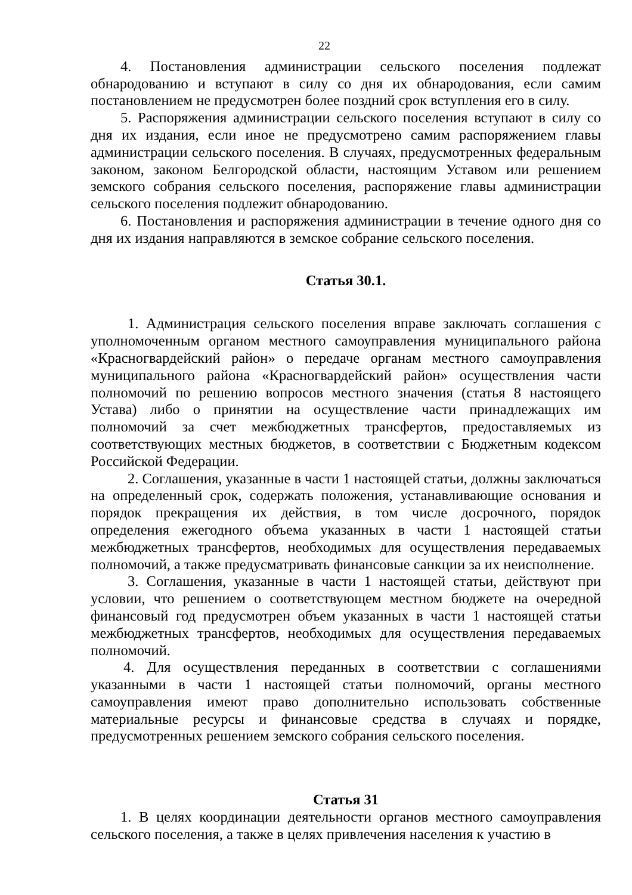22
4. Постановления администрации сельского поселения подлежат обнародованию и вступают в силу со дня их обнародования, если самим постановлением не предусмотрен более поздний срок вступления его в силу.
5. Распоряжения администрации сельского поселения вступают в силу со дня их издания, если иное не предусмотрено самим распоряжением главы администрации сельского поселения. В случаях, предусмотренных федеральным законом, законом Белгородской области, настоящим Уставом или решением земского собрания сельского поселения, распоряжение главы администрации сельского поселения подлежит обнародованию.
6. Постановления и распоряжения администрации в течение одного дня со дня их издания направляются в земское собрание сельского поселения.
Статья 30.1.
1. Администрация сельского поселения вправе заключать соглашения с уполномоченным органом местного самоуправления муниципального района «Красногвардейский район» о передаче органам местного самоуправления муниципального района «Красногвардейский район» осуществления части полномочий по решению вопросов местного значения (статья 8 настоящего Устава) либо о принятии на осуществление части принадлежащих им полномочий за счет межбюджетных трансфертов, предоставляемых из соответствующих местных бюджетов, в соответствии с Бюджетным кодексом Российской Федерации.
2. Соглашения, указанные в части 1 настоящей статьи, должны заключаться на определенный срок, содержать положения, устанавливающие основания и порядок прекращения их действия, в том числе досрочного, порядок определения ежегодного объема указанных в части 1 настоящей статьи межбюджетных трансфертов, необходимых для осуществления передаваемых полномочий, а также предусматривать финансовые санкции за их неисполнение.
3. Соглашения, указанные в части 1 настоящей статьи, действуют при условии, что решением о соответствующем местном бюджете на очередной финансовый год предусмотрен объем указанных в части 1 настоящей статьи межбюджетных трансфертов, необходимых для осуществления передаваемых полномочий.
4. Для осуществления переданных в соответствии с соглашениями указанными в части 1 настоящей статьи полномочий, органы местного самоуправления имеют право дополнительно использовать собственные материальные ресурсы и финансовые средства в случаях и порядке, предусмотренных решением земского собрания сельского поселения.
Статья 31
1. В целях координации деятельности органов местного самоуправления сельского поселения, а также в целях привлечения населения к участию в